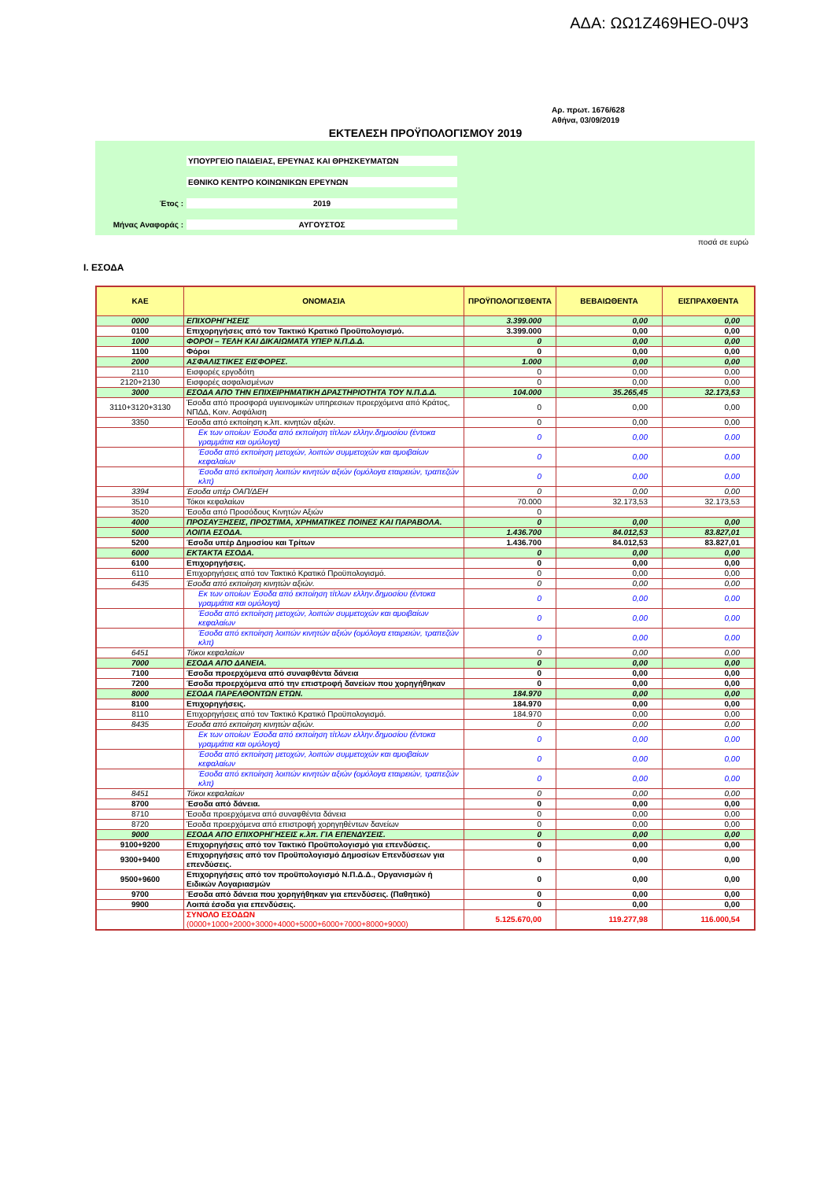ΑΔΑ: ΩΩ1Ζ469ΗΕΟ-0Ψ3
Αρ. πρωτ. 1676/628
Αθήνα, 03/09/2019
ΕΚΤΕΛΕΣΗ ΠΡΟΫΠΟΛΟΓΙΣΜΟΥ 2019
ΥΠΟΥΡΓΕΙΟ ΠΑΙΔΕΙΑΣ, ΕΡΕΥΝΑΣ ΚΑΙ ΘΡΗΣΚΕΥΜΑΤΩΝ
ΕΘΝΙΚΟ ΚΕΝΤΡΟ ΚΟΙΝΩΝΙΚΩΝ ΕΡΕΥΝΩΝ
Έτος : 2019
Μήνας Αναφοράς : ΑΥΓΟΥΣΤΟΣ
ποσά σε ευρώ
I. ΕΣΟΔΑ
| ΚΑΕ | ΟΝΟΜΑΣΙΑ | ΠΡΟΫΠΟΛΟΓΙΣΘΕΝΤΑ | ΒΕΒΑΙΩΘΕΝΤΑ | ΕΙΣΠΡΑΧΘΕΝΤΑ |
| --- | --- | --- | --- | --- |
| 0000 | ΕΠΙΧΟΡΗΓΗΣΕΙΣ | 3.399.000 | 0,00 | 0,00 |
| 0100 | Επιχορηγήσεις από τον Τακτικό Κρατικό Προϋπολογισμό. | 3.399.000 | 0,00 | 0,00 |
| 1000 | ΦΟΡΟΙ – ΤΕΛΗ ΚΑΙ ΔΙΚΑΙΩΜΑΤΑ ΥΠΕΡ Ν.Π.Δ.Δ. | 0 | 0,00 | 0,00 |
| 1100 | Φόροι | 0 | 0,00 | 0,00 |
| 2000 | ΑΣΦΑΛΙΣΤΙΚΕΣ ΕΙΣΦΟΡΕΣ. | 1.000 | 0,00 | 0,00 |
| 2110 | Εισφορές εργοδότη | 0 | 0,00 | 0,00 |
| 2120+2130 | Εισφορές ασφαλισμένων | 0 | 0,00 | 0,00 |
| 3000 | ΕΣΟΔΑ ΑΠΟ ΤΗΝ ΕΠΙΧΕΙΡΗΜΑΤΙΚΗ ΔΡΑΣΤΗΡΙΟΤΗΤΑ ΤΟΥ Ν.Π.Δ.Δ. | 104.000 | 35.265,45 | 32.173,53 |
| 3110+3120+3130 | Έσοδα από προσφορά υγιεινομικών υπηρεσιων προερχόμενα από Κράτος, ΝΠΔΔ, Κοιν. Ασφάλιση | 0 | 0,00 | 0,00 |
| 3350 | Έσοδα από εκποίηση κ.λπ. κινητών αξιών. | 0 | 0,00 | 0,00 |
| | Εκ των οποίων Έσοδα από εκποίηση τίτλων ελλην.δημοσίου (έντοκα γραμμάτια και ομόλογα) | 0 | 0,00 | 0,00 |
| | Έσοδα από εκποίηση μετοχών, λοιπών συμμετοχών και αμοιβαίων κεφαλαίων | 0 | 0,00 | 0,00 |
| | Έσοδα από εκποίηση λοιπών κινητών αξιών (ομόλογα εταιρειών, τραπεζών κλπ) | 0 | 0,00 | 0,00 |
| 3394 | Έσοδα υπέρ ΟΑΠ/ΔΕΗ | 0 | 0,00 | 0,00 |
| 3510 | Τόκοι κεφαλαίων | 70.000 | 32.173,53 | 32.173,53 |
| 3520 | Έσοδα από Προσόδους Κινητών Αξιών | 0 | | |
| 4000 | ΠΡΟΣΑΥΞΗΣΕΙΣ, ΠΡΟΣΤΙΜΑ, ΧΡΗΜΑΤΙΚΕΣ ΠΟΙΝΕΣ ΚΑΙ ΠΑΡΑΒΟΛΑ. | 0 | 0,00 | 0,00 |
| 5000 | ΛΟΙΠΑ ΕΣΟΔΑ. | 1.436.700 | 84.012,53 | 83.827,01 |
| 5200 | Έσοδα υπέρ Δημοσίου και Τρίτων | 1.436.700 | 84.012,53 | 83.827,01 |
| 6000 | ΕΚΤΑΚΤΑ ΕΣΟΔΑ. | 0 | 0,00 | 0,00 |
| 6100 | Επιχορηγήσεις. | 0 | 0,00 | 0,00 |
| 6110 | Επιχορηγήσεις από τον Τακτικό Κρατικό Προϋπολογισμό. | 0 | 0,00 | 0,00 |
| 6435 | Έσοδα από εκποίηση κινητών αξιών. | 0 | 0,00 | 0,00 |
| | Εκ των οποίων Έσοδα από εκποίηση τίτλων ελλην.δημοσίου (έντοκα γραμμάτια και ομόλογα) | 0 | 0,00 | 0,00 |
| | Έσοδα από εκποίηση μετοχών, λοιπών συμμετοχών και αμοιβαίων κεφαλαίων | 0 | 0,00 | 0,00 |
| | Έσοδα από εκποίηση λοιπών κινητών αξιών (ομόλογα εταιρειών, τραπεζών κλπ) | 0 | 0,00 | 0,00 |
| 6451 | Τόκοι κεφαλαίων | 0 | 0,00 | 0,00 |
| 7000 | ΕΣΟΔΑ ΑΠΟ ΔΑΝΕΙΑ. | 0 | 0,00 | 0,00 |
| 7100 | Έσοδα προερχόμενα από συναφθέντα δάνεια | 0 | 0,00 | 0,00 |
| 7200 | Έσοδα προερχόμενα από την επιστροφή δανείων που χορηγήθηκαν | 0 | 0,00 | 0,00 |
| 8000 | ΕΣΟΔΑ ΠΑΡΕΛΘΟΝΤΩΝ ΕΤΩΝ. | 184.970 | 0,00 | 0,00 |
| 8100 | Επιχορηγήσεις. | 184.970 | 0,00 | 0,00 |
| 8110 | Επιχορηγήσεις από τον Τακτικό Κρατικό Προϋπολογισμό. | 184.970 | 0,00 | 0,00 |
| 8435 | Έσοδα από εκποίηση κινητών αξιών. | 0 | 0,00 | 0,00 |
| | Εκ των οποίων Έσοδα από εκποίηση τίτλων ελλην.δημοσίου (έντοκα γραμμάτια και ομόλογα) | 0 | 0,00 | 0,00 |
| | Έσοδα από εκποίηση μετοχών, λοιπών συμμετοχών και αμοιβαίων κεφαλαίων | 0 | 0,00 | 0,00 |
| | Έσοδα από εκποίηση λοιπών κινητών αξιών (ομόλογα εταιρειών, τραπεζών κλπ) | 0 | 0,00 | 0,00 |
| 8451 | Τόκοι κεφαλαίων | 0 | 0,00 | 0,00 |
| 8700 | Έσοδα από δάνεια. | 0 | 0,00 | 0,00 |
| 8710 | Έσοδα προερχόμενα από συναφθέντα δάνεια | 0 | 0,00 | 0,00 |
| 8720 | Έσοδα προερχόμενα από επιστροφή χορηγηθέντων δανείων | 0 | 0,00 | 0,00 |
| 9000 | ΕΣΟΔΑ ΑΠΟ ΕΠΙΧΟΡΗΓΗΣΕΙΣ κ.λπ. ΓΙΑ ΕΠΕΝΔΥΣΕΙΣ. | 0 | 0,00 | 0,00 |
| 9100+9200 | Επιχορηγήσεις από τον Τακτικό Προϋπολογισμό για επενδύσεις. | 0 | 0,00 | 0,00 |
| 9300+9400 | Επιχορηγήσεις από τον Προϋπολογισμό Δημοσίων Επενδύσεων για επενδύσεις. | 0 | 0,00 | 0,00 |
| 9500+9600 | Επιχορηγήσεις από τον προϋπολογισμό Ν.Π.Δ.Δ., Οργανισμών ή Ειδικών Λογαριασμών | 0 | 0,00 | 0,00 |
| 9700 | Έσοδα από δάνεια που χορηγήθηκαν για επενδύσεις. (Παθητικό) | 0 | 0,00 | 0,00 |
| 9900 | Λοιπά έσοδα για επενδύσεις. | 0 | 0,00 | 0,00 |
| | ΣΥΝΟΛΟ ΕΣΟΔΩΝ (0000+1000+2000+3000+4000+5000+6000+7000+8000+9000) | 5.125.670,00 | 119.277,98 | 116.000,54 |